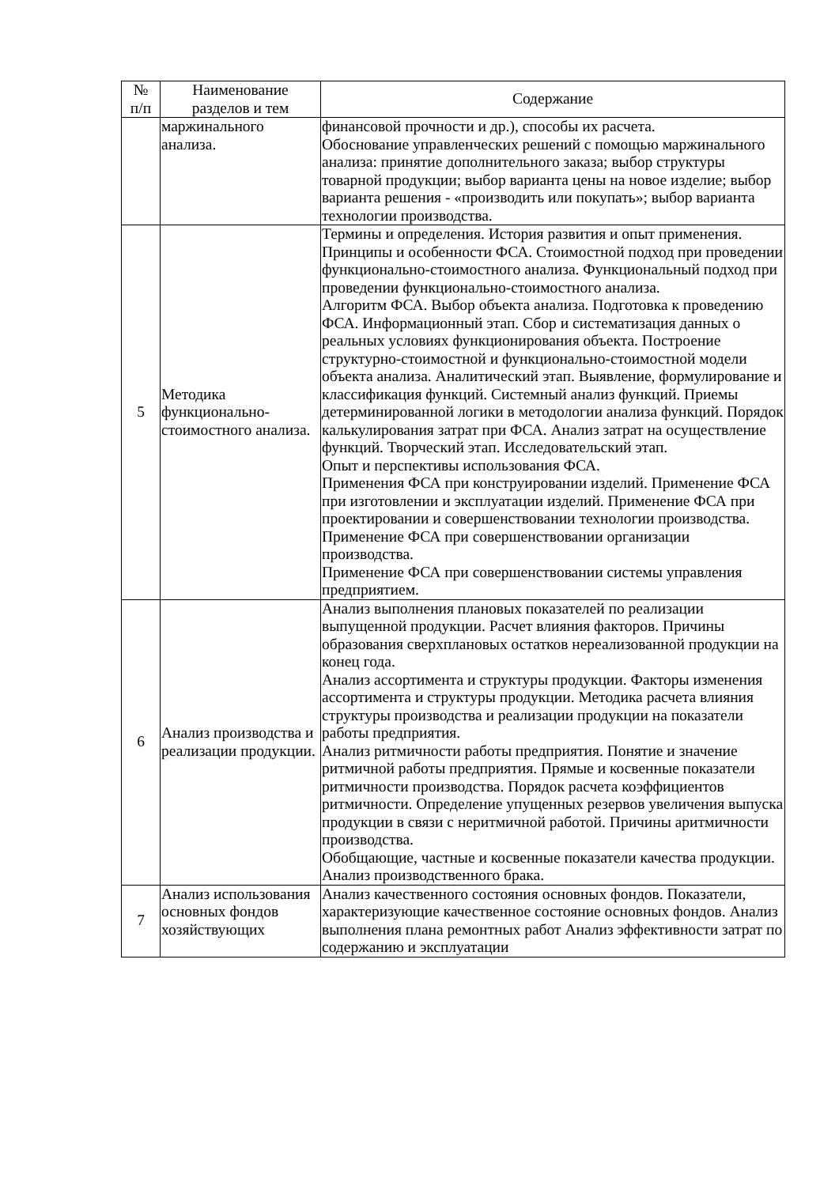| № п/п | Наименование разделов и тем | Содержание |
| --- | --- | --- |
| | маржинального анализа. | финансовой прочности и др.), способы их расчета. Обоснование управленческих решений с помощью маржинального анализа: принятие дополнительного заказа; выбор структуры товарной продукции; выбор варианта цены на новое изделие; выбор варианта решения - «производить или покупать»; выбор варианта технологии производства. |
| 5 | Методика функционально-стоимостного анализа. | Термины и определения. История развития и опыт применения. Принципы и особенности ФСА. Стоимостной подход при проведении функционально-стоимостного анализа. Функциональный подход при проведении функционально-стоимостного анализа. Алгоритм ФСА. Выбор объекта анализа. Подготовка к проведению ФСА. Информационный этап. Сбор и систематизация данных о реальных условиях функционирования объекта. Построение структурно-стоимостной и функционально-стоимостной модели объекта анализа. Аналитический этап. Выявление, формулирование и классификация функций. Системный анализ функций. Приемы детерминированной логики в методологии анализа функций. Порядок калькулирования затрат при ФСА. Анализ затрат на осуществление функций. Творческий этап. Исследовательский этап. Опыт и перспективы использования ФСА. Применения ФСА при конструировании изделий. Применение ФСА при изготовлении и эксплуатации изделий. Применение ФСА при проектировании и совершенствовании технологии производства. Применение ФСА при совершенствовании организации производства. Применение ФСА при совершенствовании системы управления предприятием. |
| 6 | Анализ производства и реализации продукции. | Анализ выполнения плановых показателей по реализации выпущенной продукции. Расчет влияния факторов. Причины образования сверхплановых остатков нереализованной продукции на конец года. Анализ ассортимента и структуры продукции. Факторы изменения ассортимента и структуры продукции. Методика расчета влияния структуры производства и реализации продукции на показатели работы предприятия. Анализ ритмичности работы предприятия. Понятие и значение ритмичной работы предприятия. Прямые и косвенные показатели ритмичности производства. Порядок расчета коэффициентов ритмичности. Определение упущенных резервов увеличения выпуска продукции в связи с неритмичной работой. Причины аритмичности производства. Обобщающие, частные и косвенные показатели качества продукции. Анализ производственного брака. |
| 7 | Анализ использования основных фондов хозяйствующих | Анализ качественного состояния основных фондов. Показатели, характеризующие качественное состояние основных фондов. Анализ выполнения плана ремонтных работ Анализ эффективности затрат по содержанию и эксплуатации |